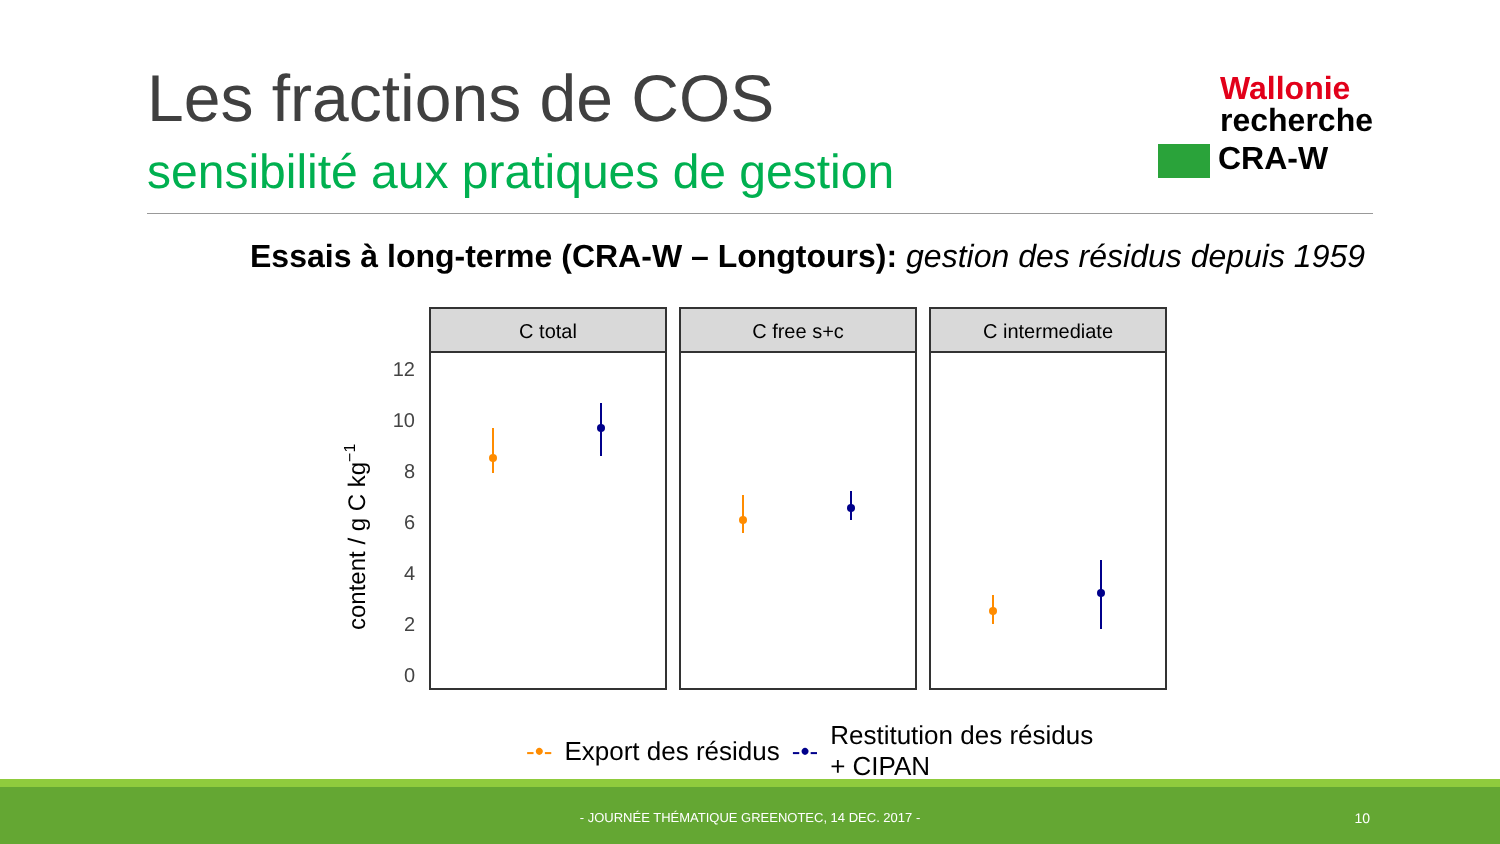Les fractions de COS
sensibilité aux pratiques de gestion
Wallonie
recherche
CRA-W
Essais à long-terme (CRA-W – Longtours): gestion des résidus depuis 1959
content / g C kg−1
12
10
8
6
4
2
0
C total
C free s+c
C intermediate
-•- Export des résidus -•- Restitution des résidus
+ CIPAN
- JOURNÉE THÉMATIQUE GREENOTEC, 14 DEC. 2017 - 10